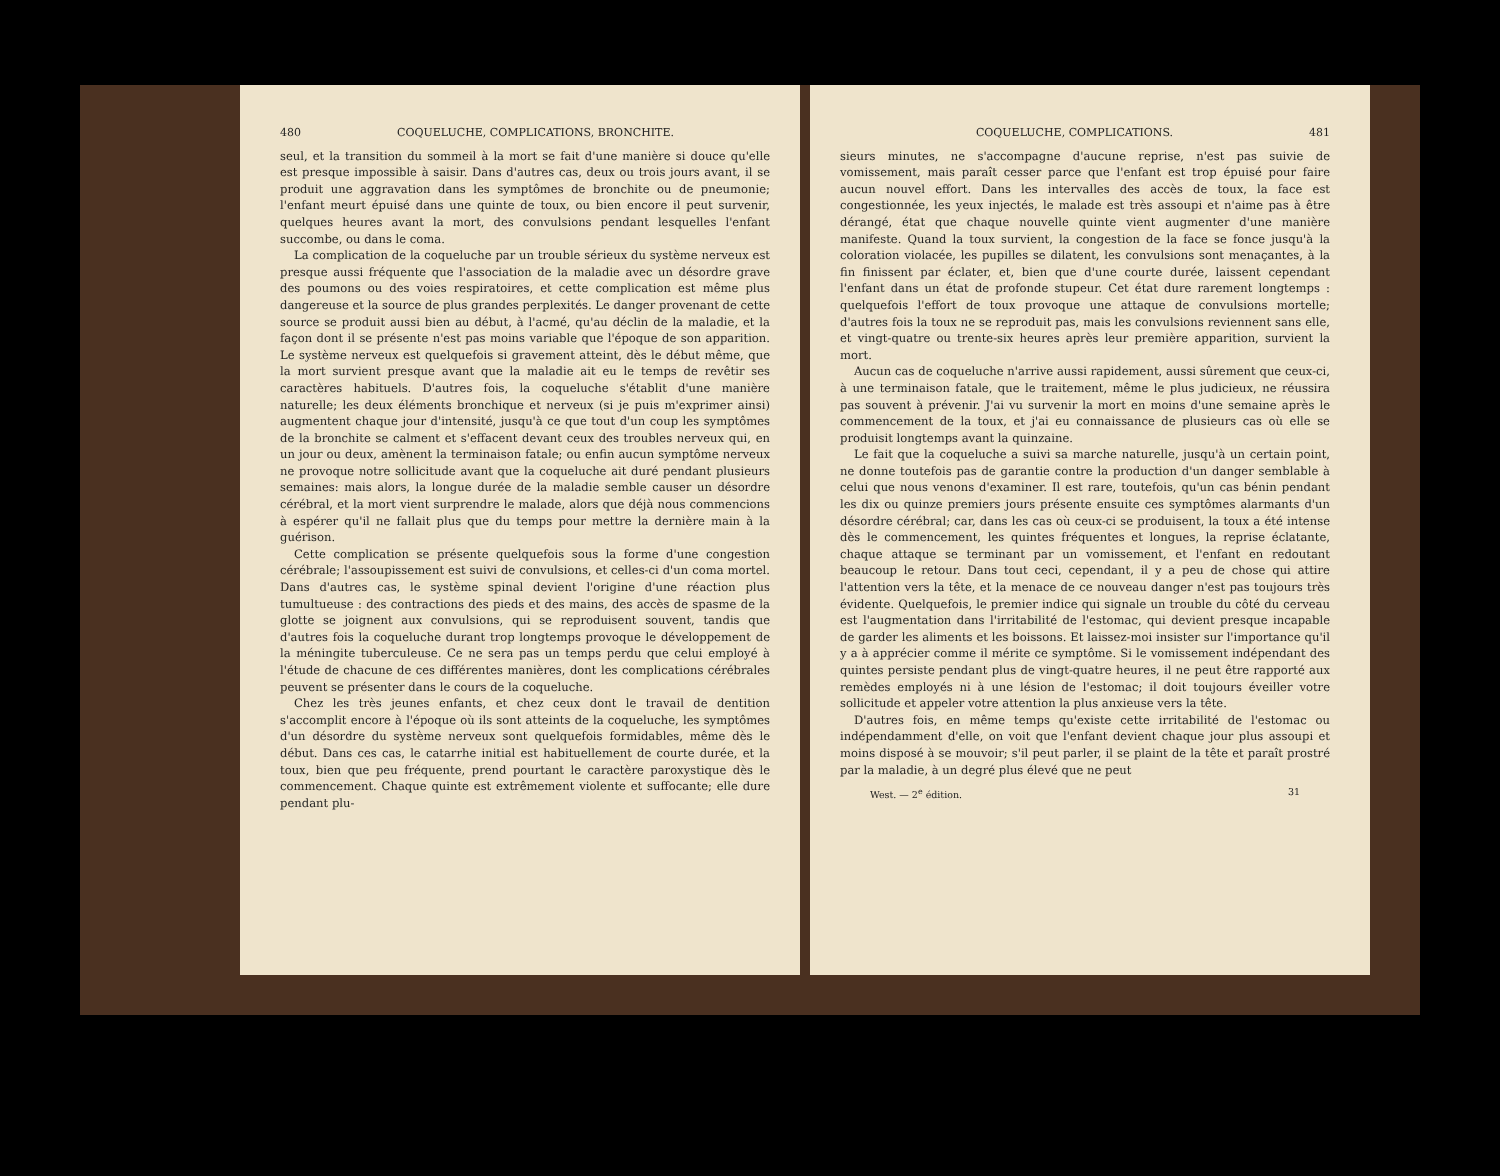480 COQUELUCHE, COMPLICATIONS, BRONCHITE.
seul, et la transition du sommeil à la mort se fait d'une manière si douce qu'elle est presque impossible à saisir. Dans d'autres cas, deux ou trois jours avant, il se produit une aggravation dans les symptômes de bronchite ou de pneumonie; l'enfant meurt épuisé dans une quinte de toux, ou bien encore il peut survenir, quelques heures avant la mort, des convulsions pendant lesquelles l'enfant succombe, ou dans le coma.
La complication de la coqueluche par un trouble sérieux du système nerveux est presque aussi fréquente que l'association de la maladie avec un désordre grave des poumons ou des voies respiratoires, et cette complication est même plus dangereuse et la source de plus grandes perplexités. Le danger provenant de cette source se produit aussi bien au début, à l'acmé, qu'au déclin de la maladie, et la façon dont il se présente n'est pas moins variable que l'époque de son apparition. Le système nerveux est quelquefois si gravement atteint, dès le début même, que la mort survient presque avant que la maladie ait eu le temps de revêtir ses caractères habituels. D'autres fois, la coqueluche s'établit d'une manière naturelle; les deux éléments bronchique et nerveux (si je puis m'exprimer ainsi) augmentent chaque jour d'intensité, jusqu'à ce que tout d'un coup les symptômes de la bronchite se calment et s'effacent devant ceux des troubles nerveux qui, en un jour ou deux, amènent la terminaison fatale; ou enfin aucun symptôme nerveux ne provoque notre sollicitude avant que la coqueluche ait duré pendant plusieurs semaines: mais alors, la longue durée de la maladie semble causer un désordre cérébral, et la mort vient surprendre le malade, alors que déjà nous commencions à espérer qu'il ne fallait plus que du temps pour mettre la dernière main à la guérison.
Cette complication se présente quelquefois sous la forme d'une congestion cérébrale; l'assoupissement est suivi de convulsions, et celles-ci d'un coma mortel. Dans d'autres cas, le système spinal devient l'origine d'une réaction plus tumultueuse : des contractions des pieds et des mains, des accès de spasme de la glotte se joignent aux convulsions, qui se reproduisent souvent, tandis que d'autres fois la coqueluche durant trop longtemps provoque le développement de la méningite tuberculeuse. Ce ne sera pas un temps perdu que celui employé à l'étude de chacune de ces différentes manières, dont les complications cérébrales peuvent se présenter dans le cours de la coqueluche.
Chez les très jeunes enfants, et chez ceux dont le travail de dentition s'accomplit encore à l'époque où ils sont atteints de la coqueluche, les symptômes d'un désordre du système nerveux sont quelquefois formidables, même dès le début. Dans ces cas, le catarrhe initial est habituellement de courte durée, et la toux, bien que peu fréquente, prend pourtant le caractère paroxystique dès le commencement. Chaque quinte est extrêmement violente et suffocante; elle dure pendant plu-
COQUELUCHE, COMPLICATIONS. 481
sieurs minutes, ne s'accompagne d'aucune reprise, n'est pas suivie de vomissement, mais paraît cesser parce que l'enfant est trop épuisé pour faire aucun nouvel effort. Dans les intervalles des accès de toux, la face est congestionnée, les yeux injectés, le malade est très assoupi et n'aime pas à être dérangé, état que chaque nouvelle quinte vient augmenter d'une manière manifeste. Quand la toux survient, la congestion de la face se fonce jusqu'à la coloration violacée, les pupilles se dilatent, les convulsions sont menaçantes, à la fin finissent par éclater, et, bien que d'une courte durée, laissent cependant l'enfant dans un état de profonde stupeur. Cet état dure rarement longtemps : quelquefois l'effort de toux provoque une attaque de convulsions mortelle; d'autres fois la toux ne se reproduit pas, mais les convulsions reviennent sans elle, et vingt-quatre ou trente-six heures après leur première apparition, survient la mort.
Aucun cas de coqueluche n'arrive aussi rapidement, aussi sûrement que ceux-ci, à une terminaison fatale, que le traitement, même le plus judicieux, ne réussira pas souvent à prévenir. J'ai vu survenir la mort en moins d'une semaine après le commencement de la toux, et j'ai eu connaissance de plusieurs cas où elle se produisit longtemps avant la quinzaine.
Le fait que la coqueluche a suivi sa marche naturelle, jusqu'à un certain point, ne donne toutefois pas de garantie contre la production d'un danger semblable à celui que nous venons d'examiner. Il est rare, toutefois, qu'un cas bénin pendant les dix ou quinze premiers jours présente ensuite ces symptômes alarmants d'un désordre cérébral; car, dans les cas où ceux-ci se produisent, la toux a été intense dès le commencement, les quintes fréquentes et longues, la reprise éclatante, chaque attaque se terminant par un vomissement, et l'enfant en redoutant beaucoup le retour. Dans tout ceci, cependant, il y a peu de chose qui attire l'attention vers la tête, et la menace de ce nouveau danger n'est pas toujours très évidente. Quelquefois, le premier indice qui signale un trouble du côté du cerveau est l'augmentation dans l'irritabilité de l'estomac, qui devient presque incapable de garder les aliments et les boissons. Et laissez-moi insister sur l'importance qu'il y a à apprécier comme il mérite ce symptôme. Si le vomissement indépendant des quintes persiste pendant plus de vingt-quatre heures, il ne peut être rapporté aux remèdes employés ni à une lésion de l'estomac; il doit toujours éveiller votre sollicitude et appeler votre attention la plus anxieuse vers la tête.
D'autres fois, en même temps qu'existe cette irritabilité de l'estomac ou indépendamment d'elle, on voit que l'enfant devient chaque jour plus assoupi et moins disposé à se mouvoir; s'il peut parler, il se plaint de la tête et paraît prostré par la maladie, à un degré plus élevé que ne peut
West. — 2<sup>e</sup> édition. 31